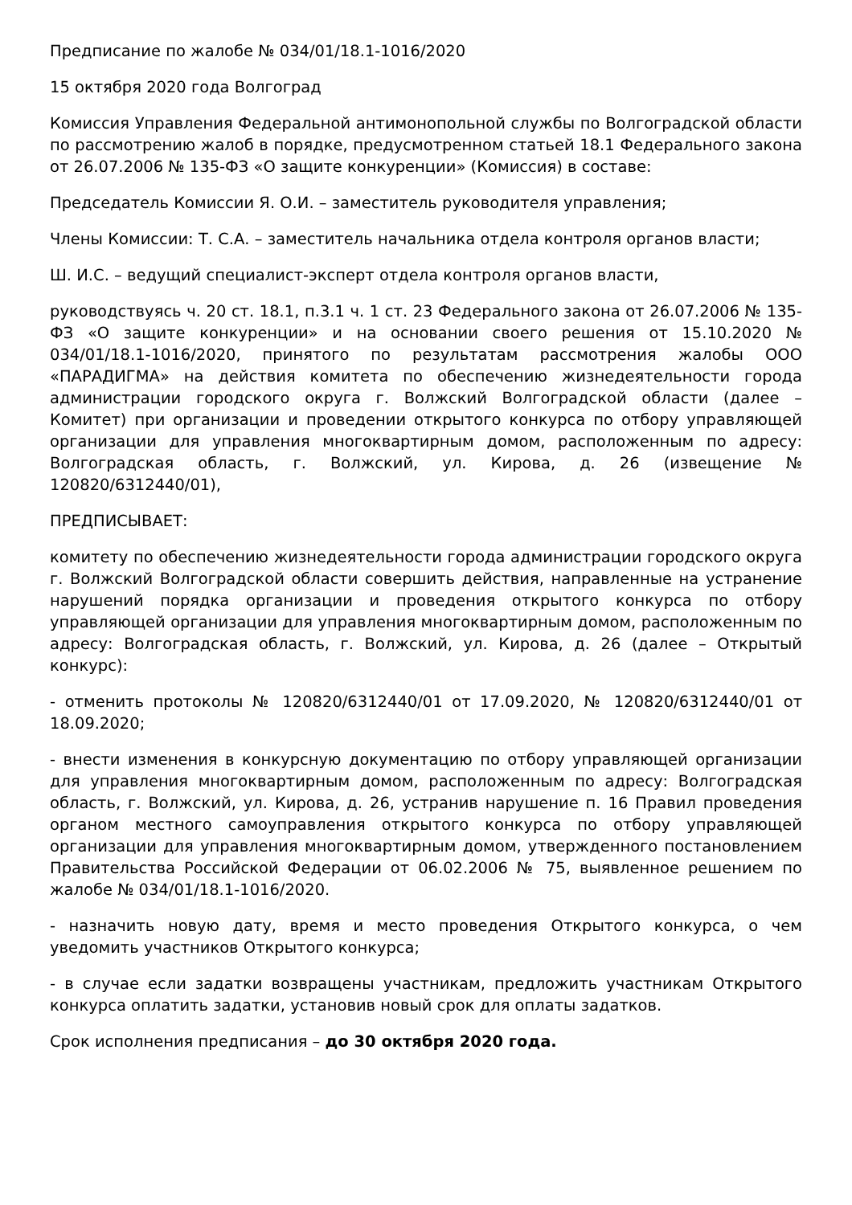Предписание по жалобе № 034/01/18.1-1016/2020
15 октября 2020 года Волгоград
Комиссия Управления Федеральной антимонопольной службы по Волгоградской области по рассмотрению жалоб в порядке, предусмотренном статьей 18.1 Федерального закона от 26.07.2006 № 135-ФЗ «О защите конкуренции» (Комиссия) в составе:
Председатель Комиссии Я. О.И. – заместитель руководителя управления;
Члены Комиссии: Т. С.А. – заместитель начальника отдела контроля органов власти;
Ш. И.С. – ведущий специалист-эксперт отдела контроля органов власти,
руководствуясь ч. 20 ст. 18.1, п.3.1 ч. 1 ст. 23 Федерального закона от 26.07.2006 № 135-ФЗ «О защите конкуренции» и на основании своего решения от 15.10.2020 № 034/01/18.1-1016/2020, принятого по результатам рассмотрения жалобы ООО «ПАРАДИГМА» на действия комитета по обеспечению жизнедеятельности города администрации городского округа г. Волжский Волгоградской области (далее – Комитет) при организации и проведении открытого конкурса по отбору управляющей организации для управления многоквартирным домом, расположенным по адресу: Волгоградская область, г. Волжский, ул. Кирова, д. 26 (извещение № 120820/6312440/01),
ПРЕДПИСЫВАЕТ:
комитету по обеспечению жизнедеятельности города администрации городского округа г. Волжский Волгоградской области совершить действия, направленные на устранение нарушений порядка организации и проведения открытого конкурса по отбору управляющей организации для управления многоквартирным домом, расположенным по адресу: Волгоградская область, г. Волжский, ул. Кирова, д. 26 (далее – Открытый конкурс):
- отменить протоколы № 120820/6312440/01 от 17.09.2020, № 120820/6312440/01 от 18.09.2020;
- внести изменения в конкурсную документацию по отбору управляющей организации для управления многоквартирным домом, расположенным по адресу: Волгоградская область, г. Волжский, ул. Кирова, д. 26, устранив нарушение п. 16 Правил проведения органом местного самоуправления открытого конкурса по отбору управляющей организации для управления многоквартирным домом, утвержденного постановлением Правительства Российской Федерации от 06.02.2006 № 75, выявленное решением по жалобе № 034/01/18.1-1016/2020.
- назначить новую дату, время и место проведения Открытого конкурса, о чем уведомить участников Открытого конкурса;
- в случае если задатки возвращены участникам, предложить участникам Открытого конкурса оплатить задатки, установив новый срок для оплаты задатков.
Срок исполнения предписания – до 30 октября 2020 года.